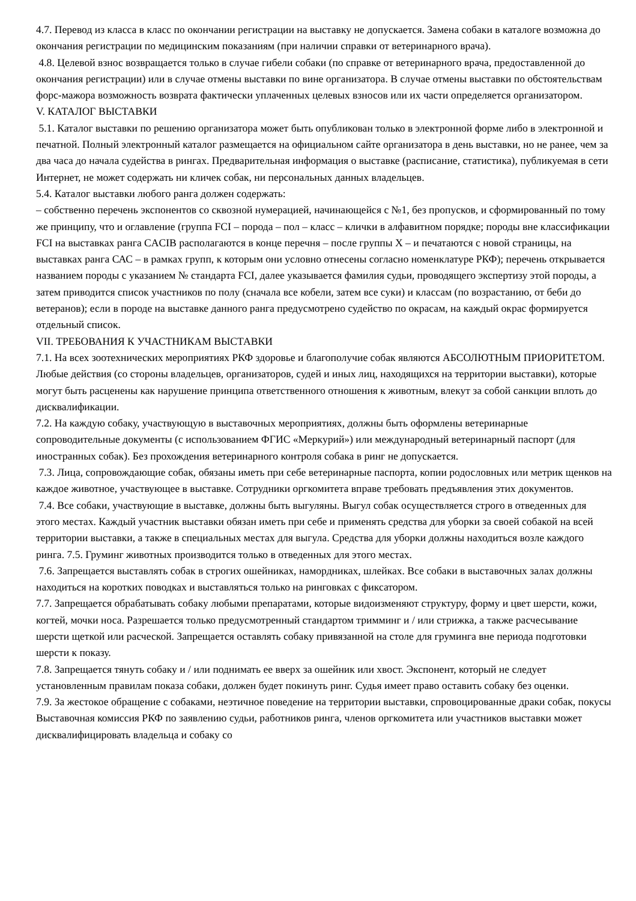4.7. Перевод из класса в класс по окончании регистрации на выставку не допускается. Замена собаки в каталоге возможна до окончания регистрации по медицинским показаниям (при наличии справки от ветеринарного врача).
4.8. Целевой взнос возвращается только в случае гибели собаки (по справке от ветеринарного врача, предоставленной до окончания регистрации) или в случае отмены выставки по вине организатора. В случае отмены выставки по обстоятельствам форс-мажора возможность возврата фактически уплаченных целевых взносов или их части определяется организатором.
V. КАТАЛОГ ВЫСТАВКИ
5.1. Каталог выставки по решению организатора может быть опубликован только в электронной форме либо в электронной и печатной. Полный электронный каталог размещается на официальном сайте организатора в день выставки, но не ранее, чем за два часа до начала судейства в рингах. Предварительная информация о выставке (расписание, статистика), публикуемая в сети Интернет, не может содержать ни кличек собак, ни персональных данных владельцев.
5.4. Каталог выставки любого ранга должен содержать:
– собственно перечень экспонентов со сквозной нумерацией, начинающейся с №1, без пропусков, и сформированный по тому же принципу, что и оглавление (группа FCI – порода – пол – класс – клички в алфавитном порядке; породы вне классификации FCI на выставках ранга CACIB располагаются в конце перечня – после группы X – и печатаются с новой страницы, на выставках ранга САС – в рамках групп, к которым они условно отнесены согласно номенклатуре РКФ); перечень открывается названием породы с указанием № стандарта FCI, далее указывается фамилия судьи, проводящего экспертизу этой породы, а затем приводится список участников по полу (сначала все кобели, затем все суки) и классам (по возрастанию, от беби до ветеранов); если в породе на выставке данного ранга предусмотрено судейство по окрасам, на каждый окрас формируется отдельный список.
VII. ТРЕБОВАНИЯ К УЧАСТНИКАМ ВЫСТАВКИ
7.1. На всех зоотехнических мероприятиях РКФ здоровье и благополучие собак являются АБСОЛЮТНЫМ ПРИОРИТЕТОМ. Любые действия (со стороны владельцев, организаторов, судей и иных лиц, находящихся на территории выставки), которые могут быть расценены как нарушение принципа ответственного отношения к животным, влекут за собой санкции вплоть до дисквалификации.
7.2. На каждую собаку, участвующую в выставочных мероприятиях, должны быть оформлены ветеринарные сопроводительные документы (с использованием ФГИС «Меркурий») или международный ветеринарный паспорт (для иностранных собак). Без прохождения ветеринарного контроля собака в ринг не допускается.
7.3. Лица, сопровождающие собак, обязаны иметь при себе ветеринарные паспорта, копии родословных или метрик щенков на каждое животное, участвующее в выставке. Сотрудники оргкомитета вправе требовать предъявления этих документов.
7.4. Все собаки, участвующие в выставке, должны быть выгуляны. Выгул собак осуществляется строго в отведенных для этого местах. Каждый участник выставки обязан иметь при себе и применять средства для уборки за своей собакой на всей территории выставки, а также в специальных местах для выгула. Средства для уборки должны находиться возле каждого ринга. 7.5. Груминг животных производится только в отведенных для этого местах.
7.6. Запрещается выставлять собак в строгих ошейниках, намордниках, шлейках. Все собаки в выставочных залах должны находиться на коротких поводках и выставляться только на ринговках с фиксатором.
7.7. Запрещается обрабатывать собаку любыми препаратами, которые видоизменяют структуру, форму и цвет шерсти, кожи, когтей, мочки носа. Разрешается только предусмотренный стандартом тримминг и / или стрижка, а также расчесывание шерсти щеткой или расческой. Запрещается оставлять собаку привязанной на столе для груминга вне периода подготовки шерсти к показу.
7.8. Запрещается тянуть собаку и / или поднимать ее вверх за ошейник или хвост. Экспонент, который не следует установленным правилам показа собаки, должен будет покинуть ринг. Судья имеет право оставить собаку без оценки.
7.9. За жестокое обращение с собаками, неэтичное поведение на территории выставки, спровоцированные драки собак, покусы Выставочная комиссия РКФ по заявлению судьи, работников ринга, членов оргкомитета или участников выставки может дисквалифицировать владельца и собаку со